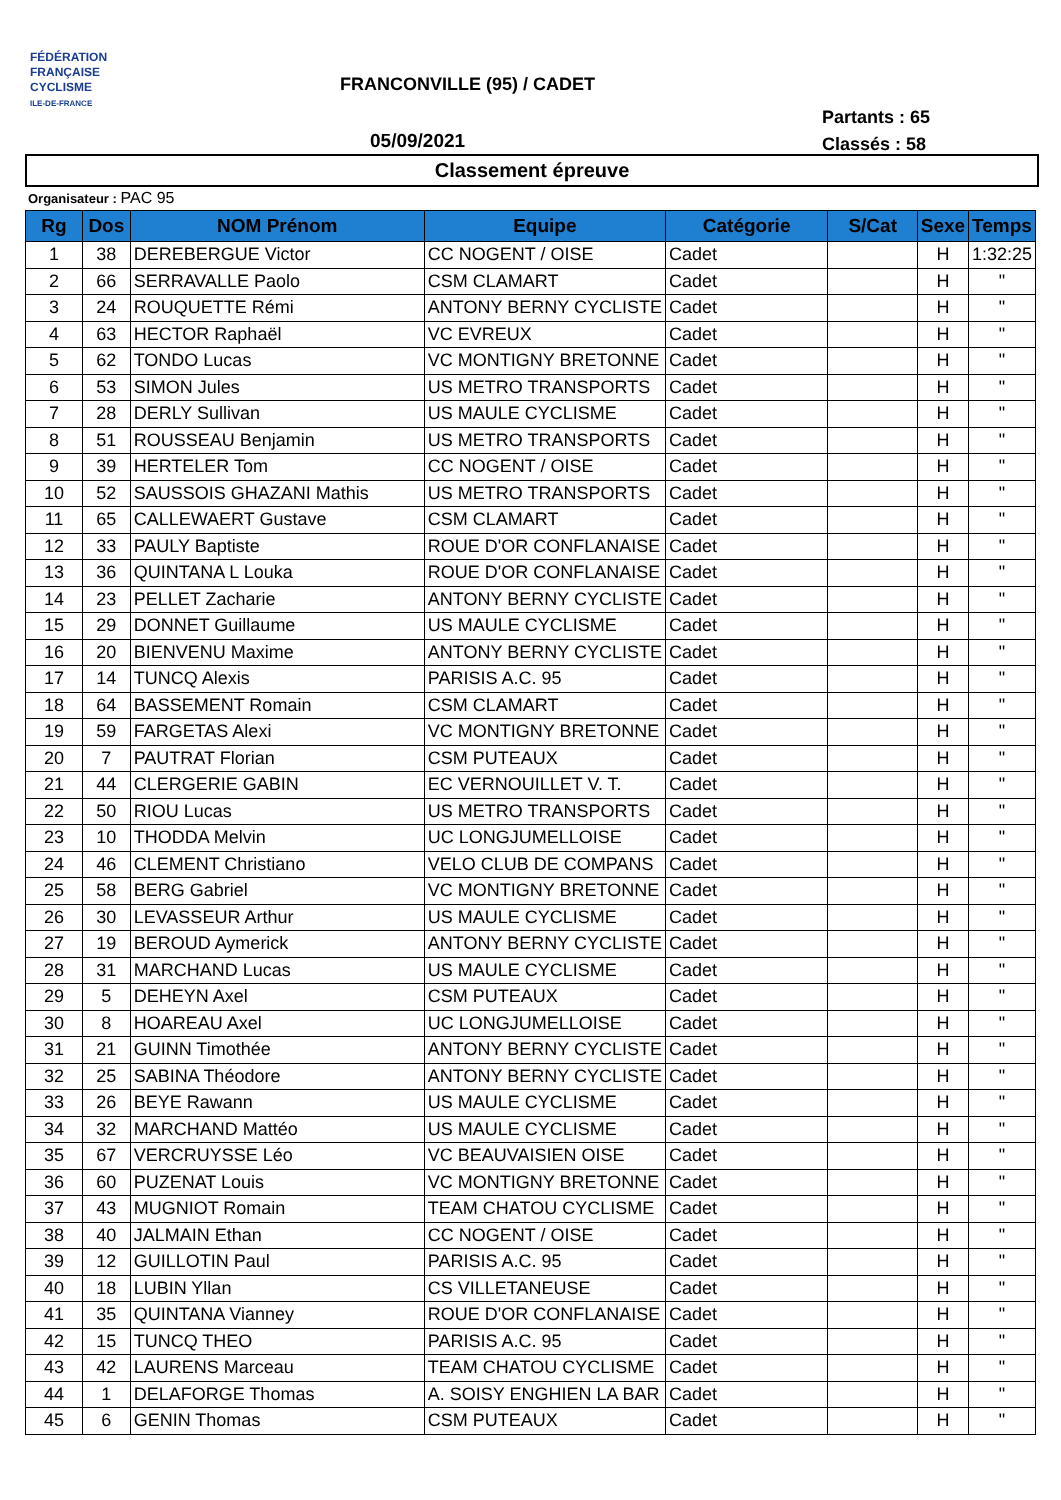FÉDÉRATION
FRANÇAISE
CYCLISME
ILE-DE-FRANCE
FRANCONVILLE (95) / CADET
Partants : 65
Classés : 58
05/09/2021
Classement épreuve
Organisateur : PAC 95
| Rg | Dos | NOM Prénom | Equipe | Catégorie | S/Cat | Sexe | Temps |
| --- | --- | --- | --- | --- | --- | --- | --- |
| 1 | 38 | DEREBERGUE Victor | CC NOGENT / OISE | Cadet | | H | 1:32:25 |
| 2 | 66 | SERRAVALLE Paolo | CSM CLAMART | Cadet | | H | " |
| 3 | 24 | ROUQUETTE Rémi | ANTONY BERNY CYCLISTE | Cadet | | H | " |
| 4 | 63 | HECTOR Raphaël | VC EVREUX | Cadet | | H | " |
| 5 | 62 | TONDO Lucas | VC MONTIGNY BRETONNE | Cadet | | H | " |
| 6 | 53 | SIMON Jules | US METRO TRANSPORTS | Cadet | | H | " |
| 7 | 28 | DERLY Sullivan | US MAULE CYCLISME | Cadet | | H | " |
| 8 | 51 | ROUSSEAU Benjamin | US METRO TRANSPORTS | Cadet | | H | " |
| 9 | 39 | HERTELER Tom | CC NOGENT / OISE | Cadet | | H | " |
| 10 | 52 | SAUSSOIS GHAZANI Mathis | US METRO TRANSPORTS | Cadet | | H | " |
| 11 | 65 | CALLEWAERT Gustave | CSM CLAMART | Cadet | | H | " |
| 12 | 33 | PAULY Baptiste | ROUE D'OR CONFLANAISE | Cadet | | H | " |
| 13 | 36 | QUINTANA L Louka | ROUE D'OR CONFLANAISE | Cadet | | H | " |
| 14 | 23 | PELLET Zacharie | ANTONY BERNY CYCLISTE | Cadet | | H | " |
| 15 | 29 | DONNET Guillaume | US MAULE CYCLISME | Cadet | | H | " |
| 16 | 20 | BIENVENU Maxime | ANTONY BERNY CYCLISTE | Cadet | | H | " |
| 17 | 14 | TUNCQ Alexis | PARISIS A.C. 95 | Cadet | | H | " |
| 18 | 64 | BASSEMENT Romain | CSM CLAMART | Cadet | | H | " |
| 19 | 59 | FARGETAS Alexi | VC MONTIGNY BRETONNE | Cadet | | H | " |
| 20 | 7 | PAUTRAT Florian | CSM PUTEAUX | Cadet | | H | " |
| 21 | 44 | CLERGERIE GABIN | EC VERNOUILLET V. T. | Cadet | | H | " |
| 22 | 50 | RIOU Lucas | US METRO TRANSPORTS | Cadet | | H | " |
| 23 | 10 | THODDA Melvin | UC LONGJUMELLOISE | Cadet | | H | " |
| 24 | 46 | CLEMENT Christiano | VELO CLUB DE COMPANS | Cadet | | H | " |
| 25 | 58 | BERG Gabriel | VC MONTIGNY BRETONNE | Cadet | | H | " |
| 26 | 30 | LEVASSEUR Arthur | US MAULE CYCLISME | Cadet | | H | " |
| 27 | 19 | BEROUD Aymerick | ANTONY BERNY CYCLISTE | Cadet | | H | " |
| 28 | 31 | MARCHAND Lucas | US MAULE CYCLISME | Cadet | | H | " |
| 29 | 5 | DEHEYN Axel | CSM PUTEAUX | Cadet | | H | " |
| 30 | 8 | HOAREAU Axel | UC LONGJUMELLOISE | Cadet | | H | " |
| 31 | 21 | GUINN Timothée | ANTONY BERNY CYCLISTE | Cadet | | H | " |
| 32 | 25 | SABINA Théodore | ANTONY BERNY CYCLISTE | Cadet | | H | " |
| 33 | 26 | BEYE Rawann | US MAULE CYCLISME | Cadet | | H | " |
| 34 | 32 | MARCHAND Mattéo | US MAULE CYCLISME | Cadet | | H | " |
| 35 | 67 | VERCRUYSSE Léo | VC BEAUVAISIEN OISE | Cadet | | H | " |
| 36 | 60 | PUZENAT Louis | VC MONTIGNY BRETONNE | Cadet | | H | " |
| 37 | 43 | MUGNIOT Romain | TEAM CHATOU CYCLISME | Cadet | | H | " |
| 38 | 40 | JALMAIN Ethan | CC NOGENT / OISE | Cadet | | H | " |
| 39 | 12 | GUILLOTIN Paul | PARISIS A.C. 95 | Cadet | | H | " |
| 40 | 18 | LUBIN Yllan | CS VILLETANEUSE | Cadet | | H | " |
| 41 | 35 | QUINTANA Vianney | ROUE D'OR CONFLANAISE | Cadet | | H | " |
| 42 | 15 | TUNCQ THEO | PARISIS A.C. 95 | Cadet | | H | " |
| 43 | 42 | LAURENS Marceau | TEAM CHATOU CYCLISME | Cadet | | H | " |
| 44 | 1 | DELAFORGE Thomas | A. SOISY ENGHIEN LA BAR | Cadet | | H | " |
| 45 | 6 | GENIN Thomas | CSM PUTEAUX | Cadet | | H | " |